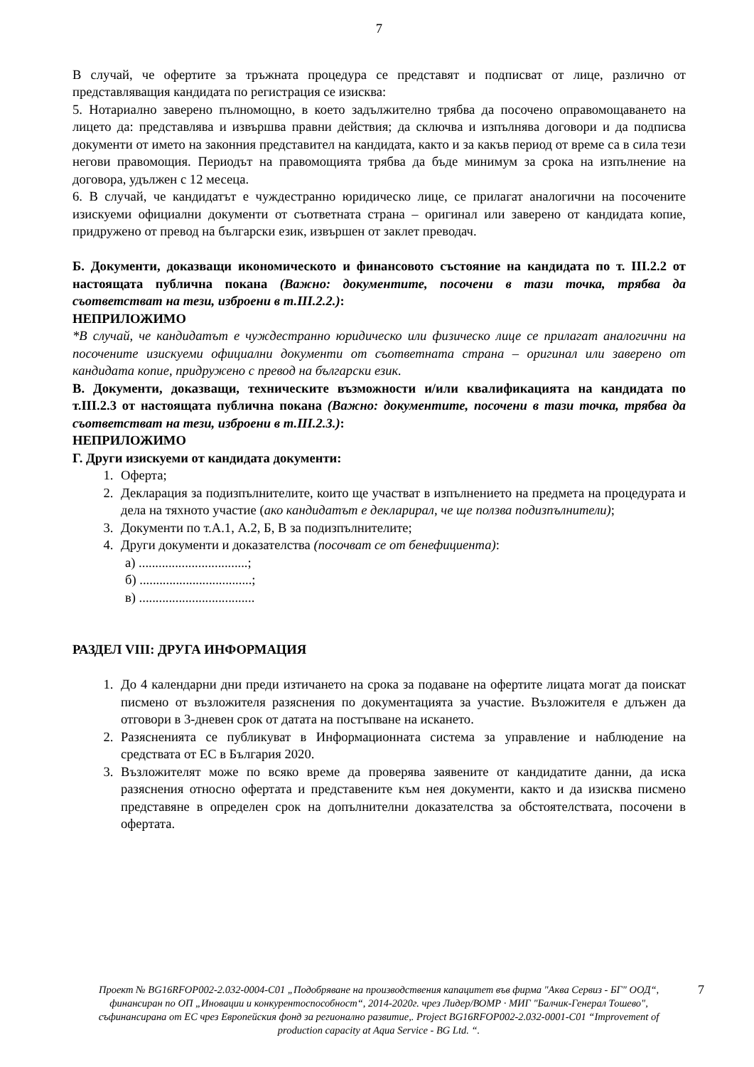7
В случай, че офертите за тръжната процедура се представят и подписват от лице, различно от представляващия кандидата по регистрация се изисква:
5. Нотариално заверено пълномощно, в което задължително трябва да посочено оправомощаването на лицето да: представлява и извършва правни действия; да сключва и изпълнява договори и да подписва документи от името на законния представител на кандидата, както и за какъв период от време са в сила тези негови правомощия. Периодът на правомощията трябва да бъде минимум за срока на изпълнение на договора, удължен с 12 месеца.
6. В случай, че кандидатът е чуждестранно юридическо лице, се прилагат аналогични на посочените изискуеми официални документи от съответната страна – оригинал или заверено от кандидата копие, придружено от превод на български език, извършен от заклет преводач.
Б. Документи, доказващи икономическото и финансовото състояние на кандидата по т. III.2.2 от настоящата публична покана (Важно: документите, посочени в тази точка, трябва да съответстват на тези, изброени в т.III.2.2.):
НЕПРИЛОЖИМО
*В случай, че кандидатът е чуждестранно юридическо или физическо лице се прилагат аналогични на посочените изискуеми официални документи от съответната страна – оригинал или заверено от кандидата копие, придружено с превод на български език.
В. Документи, доказващи, техническите възможности и/или квалификацията на кандидата по т.III.2.3 от настоящата публична покана (Важно: документите, посочени в тази точка, трябва да съответстват на тези, изброени в т.III.2.3.):
НЕПРИЛОЖИМО
Г. Други изискуеми от кандидата документи:
1. Оферта;
2. Декларация за подизпълнителите, които ще участват в изпълнението на предмета на процедурата и дела на тяхното участие (ако кандидатът е декларирал, че ще ползва подизпълнители);
3. Документи по т.А.1, А.2, Б, В за подизпълнителите;
4. Други документи и доказателства (посочват се от бенефициента):
а) .................................;
б) ..................................;
в) ...................................
РАЗДЕЛ VIII: ДРУГА ИНФОРМАЦИЯ
1. До 4 календарни дни преди изтичането на срока за подаване на офертите лицата могат да поискат писмено от възложителя разяснения по документацията за участие. Възложителя е длъжен да отговори в 3-дневен срок от датата на постъпване на искането.
2. Разясненията се публикуват в Информационната система за управление и наблюдение на средствата от ЕС в България 2020.
3. Възложителят може по всяко време да проверява заявените от кандидатите данни, да иска разяснения относно офертата и представените към нея документи, както и да изисква писмено представяне в определен срок на допълнителни доказателства за обстоятелствата, посочени в офертата.
Проект № BG16RFOP002-2.032-0004-C01 „Подобряване на производствения капацитет във фирма "Аква Сервиз - БГ" ООД“, финансиран по ОП „Иновации и конкурентоспособност“, 2014-2020г. чрез Лидер/ВОМР · МИГ "Балчик-Генерал Тошево", съфинансирана от ЕС чрез Европейския фонд за регионално развитие,. Project BG16RFOP002-2.032-0001-C01 “Improvement of production capacity at Aqua Service - BG Ltd. “.
7